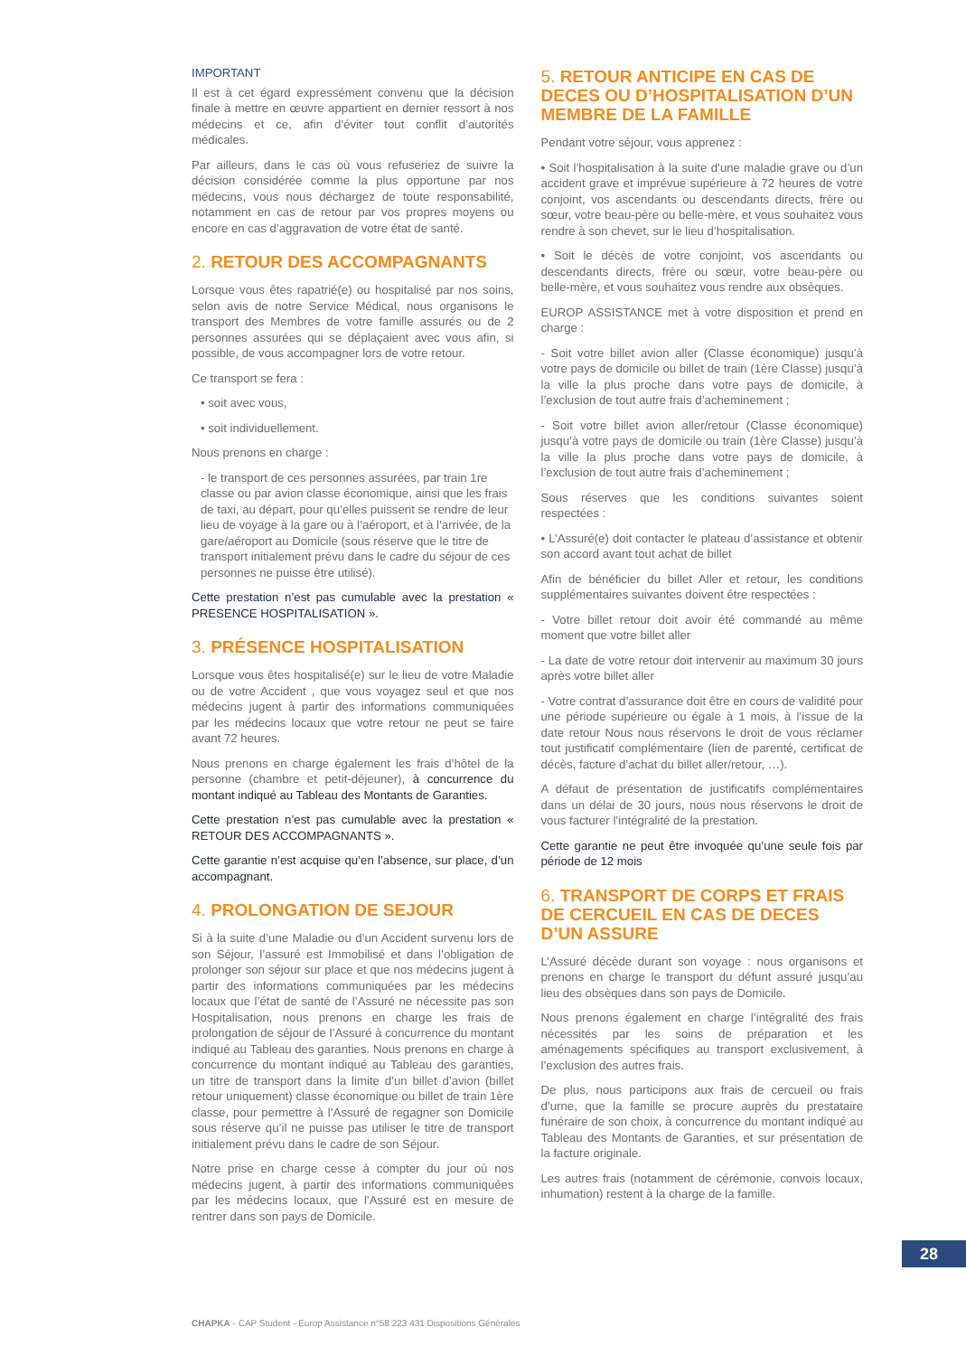IMPORTANT
Il est à cet égard expressément convenu que la décision finale à mettre en œuvre appartient en dernier ressort à nos médecins et ce, afin d’éviter tout conflit d’autorités médicales.
Par ailleurs, dans le cas où vous refuseriez de suivre la décision considérée comme la plus opportune par nos médecins, vous nous déchargez de toute responsabilité, notamment en cas de retour par vos propres moyens ou encore en cas d’aggravation de votre état de santé.
2. RETOUR DES ACCOMPAGNANTS
Lorsque vous êtes rapatrié(e) ou hospitalisé par nos soins, selon avis de notre Service Médical, nous organisons le transport des Membres de votre famille assurés ou de 2 personnes assurées qui se déplaçaient avec vous afin, si possible, de vous accompagner lors de votre retour.
Ce transport se fera :
• soit avec vous,
• soit individuellement.
Nous prenons en charge :
- le transport de ces personnes assurées, par train 1re classe ou par avion classe économique, ainsi que les frais de taxi, au départ, pour qu’elles puissent se rendre de leur lieu de voyage à la gare ou à l’aéroport, et à l’arrivée, de la gare/aéroport au Domicile (sous réserve que le titre de transport initialement prévu dans le cadre du séjour de ces personnes ne puisse être utilisé).
Cette prestation n’est pas cumulable avec la prestation « PRESENCE HOSPITALISATION ».
3. PRÉSENCE HOSPITALISATION
Lorsque vous êtes hospitalisé(e) sur le lieu de votre Maladie ou de votre Accident , que vous voyagez seul et que nos médecins jugent à partir des informations communiquées par les médecins locaux que votre retour ne peut se faire avant 72 heures.
Nous prenons en charge également les frais d’hôtel de la personne (chambre et petit-déjeuner), à concurrence du montant indiqué au Tableau des Montants de Garanties.
Cette prestation n’est pas cumulable avec la prestation « RETOUR DES ACCOMPAGNANTS ».
Cette garantie n’est acquise qu’en l’absence, sur place, d’un accompagnant.
4. PROLONGATION DE SEJOUR
Si à la suite d’une Maladie ou d’un Accident survenu lors de son Séjour, l’assuré est Immobilisé et dans l’obligation de prolonger son séjour sur place et que nos médecins jugent à partir des informations communiquées par les médecins locaux que l’état de santé de l’Assuré ne nécessite pas son Hospitalisation, nous prenons en charge les frais de prolongation de séjour de l’Assuré à concurrence du montant indiqué au Tableau des garanties. Nous prenons en charge à concurrence du montant indiqué au Tableau des garanties, un titre de transport dans la limite d’un billet d’avion (billet retour uniquement) classe économique ou billet de train 1ère classe, pour permettre à l’Assuré de regagner son Domicile sous réserve qu’il ne puisse pas utiliser le titre de transport initialement prévu dans le cadre de son Séjour.
Notre prise en charge cesse à compter du jour où nos médecins jugent, à partir des informations communiquées par les médecins locaux, que l’Assuré est en mesure de rentrer dans son pays de Domicile.
5. RETOUR ANTICIPE EN CAS DE DECES OU D’HOSPITALISATION D’UN MEMBRE DE LA FAMILLE
Pendant votre séjour, vous apprenez :
• Soit l’hospitalisation à la suite d’une maladie grave ou d’un accident grave et imprévue supérieure à 72 heures de votre conjoint, vos ascendants ou descendants directs, frère ou sœur, votre beau-père ou belle-mère, et vous souhaitez vous rendre à son chevet, sur le lieu d’hospitalisation.
• Soit le décès de votre conjoint, vos ascendants ou descendants directs, frère ou sœur, votre beau-père ou belle-mère, et vous souhaitez vous rendre aux obsèques.
EUROP ASSISTANCE met à votre disposition et prend en charge :
- Soit votre billet avion aller (Classe économique) jusqu’à votre pays de domicile ou billet de train (1ère Classe) jusqu’à la ville la plus proche dans votre pays de domicile, à l’exclusion de tout autre frais d’acheminement ;
- Soit votre billet avion aller/retour (Classe économique) jusqu’à votre pays de domicile ou train (1ère Classe) jusqu’à la ville la plus proche dans votre pays de domicile, à l’exclusion de tout autre frais d’acheminement ;
Sous réserves que les conditions suivantes soient respectées :
• L’Assuré(e) doit contacter le plateau d’assistance et obtenir son accord avant tout achat de billet
Afin de bénéficier du billet Aller et retour, les conditions supplémentaires suivantes doivent être respectées :
- Votre billet retour doit avoir été commandé au même moment que votre billet aller
- La date de votre retour doit intervenir au maximum 30 jours après votre billet aller
- Votre contrat d’assurance doit être en cours de validité pour une période supérieure ou égale à 1 mois, à l’issue de la date retour Nous nous réservons le droit de vous réclamer tout justificatif complémentaire (lien de parenté, certificat de décès, facture d’achat du billet aller/retour, …).
A défaut de présentation de justificatifs complémentaires dans un délai de 30 jours, nous nous réservons le droit de vous facturer l’intégralité de la prestation.
Cette garantie ne peut être invoquée qu’une seule fois par période de 12 mois
6. TRANSPORT DE CORPS ET FRAIS DE CERCUEIL EN CAS DE DECES D’UN ASSURE
L’Assuré décède durant son voyage : nous organisons et prenons en charge le transport du défunt assuré jusqu’au lieu des obsèques dans son pays de Domicile.
Nous prenons également en charge l’intégralité des frais nécessités par les soins de préparation et les aménagements spécifiques au transport exclusivement, à l’exclusion des autres frais.
De plus, nous participons aux frais de cercueil ou frais d’urne, que la famille se procure auprès du prestataire funéraire de son choix, à concurrence du montant indiqué au Tableau des Montants de Garanties, et sur présentation de la facture originale.
Les autres frais (notamment de cérémonie, convois locaux, inhumation) restent à la charge de la famille.
28
CHAPKA - CAP Student - Europ Assistance n°58 223 431 Dispositions Générales